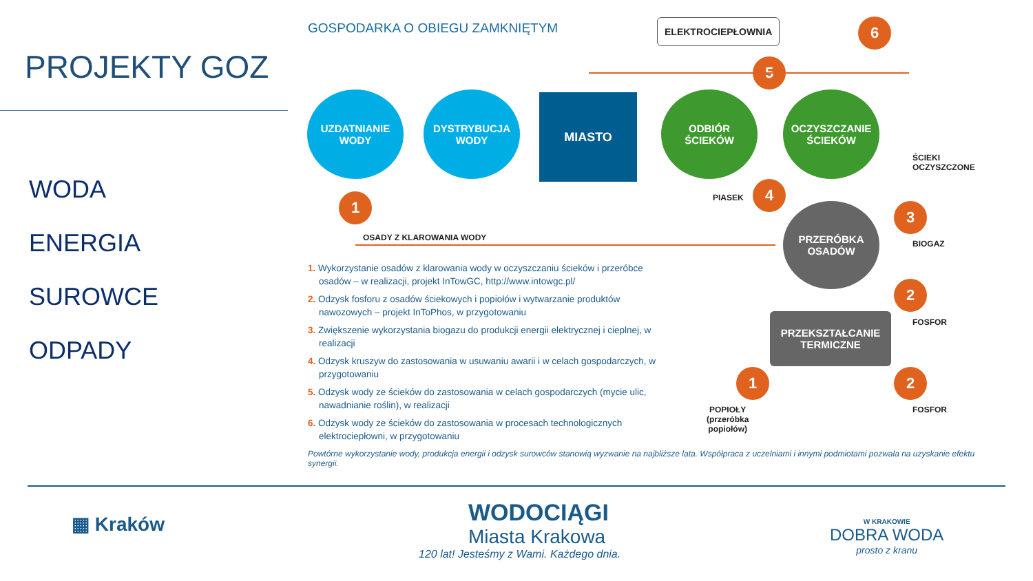PROJEKTY GOZ
WODA
ENERGIA
SUROWCE
ODPADY
GOSPODARKA O OBIEGU ZAMKNIĘTYM ELEKTROCIEPŁOWNIA 6
5
UZDATNIANIE
WODY
DYSTRYBUCJA
WODY
MIASTO
ODBIÓR
ŚCIEKÓW
OCZYSZCZANIE
ŚCIEKÓW
ŚCIEKI
OCZYSZCZONE
PIASEK
4
1
OSADY Z KLAROWANIA WODY
PRZERÓBKA
OSADÓW
3
BIOGAZ
2
FOSFOR
PRZEKSZTAŁCANIE
TERMICZNE
1 2
POPIOŁY
(przeróbka
popiołów)
FOSFOR
1. Wykorzystanie osadów z klarowania wody w oczyszczaniu ścieków i przeróbce osadów – w realizacji, projekt InTowGC, http://www.intowgc.pl/
2. Odzysk fosforu z osadów ściekowych i popiołów i wytwarzanie produktów nawozowych – projekt InToPhos, w przygotowaniu
3. Zwiększenie wykorzystania biogazu do produkcji energii elektrycznej i cieplnej, w realizacji
4. Odzysk kruszyw do zastosowania w usuwaniu awarii i w celach gospodarczych, w przygotowaniu
5. Odzysk wody ze ścieków do zastosowania w celach gospodarczych (mycie ulic, nawadnianie roślin), w realizacji
6. Odzysk wody ze ścieków do zastosowania w procesach technologicznych elektrociepłowni, w przygotowaniu
Powtórne wykorzystanie wody, produkcja energii i odzysk surowców stanowią wyzwanie na najbliższe lata. Współpraca z uczelniami i innymi podmiotami pozwala na uzyskanie efektu synergii.
▦ Kraków
WODOCIĄGI
Miasta Krakowa
120 lat! Jesteśmy z Wami. Każdego dnia.
W KRAKOWIE
DOBRA WODA
prosto z kranu